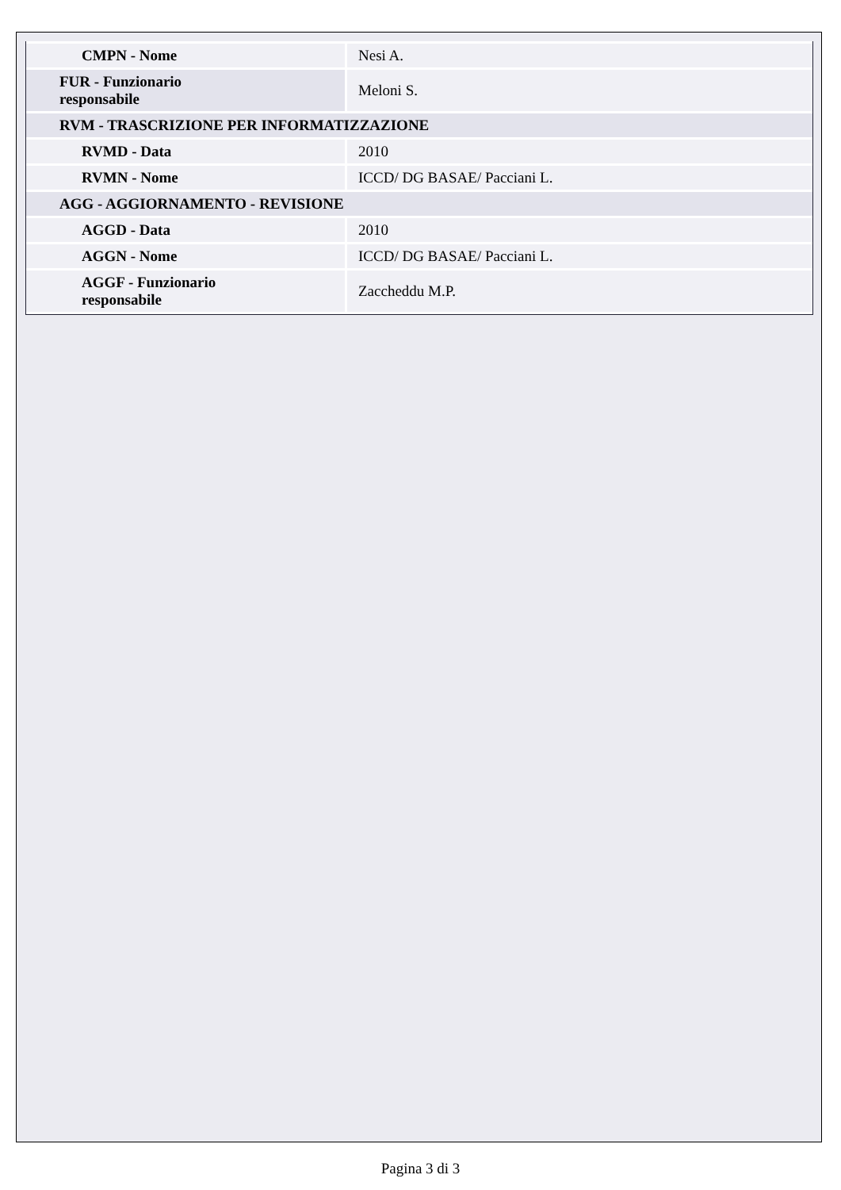| CMPN - Nome | Nesi A. |
| FUR - Funzionario responsabile | Meloni S. |
| RVM - TRASCRIZIONE PER INFORMATIZZAZIONE | |
| RVMD - Data | 2010 |
| RVMN - Nome | ICCD/ DG BASAE/ Pacciani L. |
| AGG - AGGIORNAMENTO - REVISIONE | |
| AGGD - Data | 2010 |
| AGGN - Nome | ICCD/ DG BASAE/ Pacciani L. |
| AGGF - Funzionario responsabile | Zaccheddu M.P. |
Pagina 3 di 3